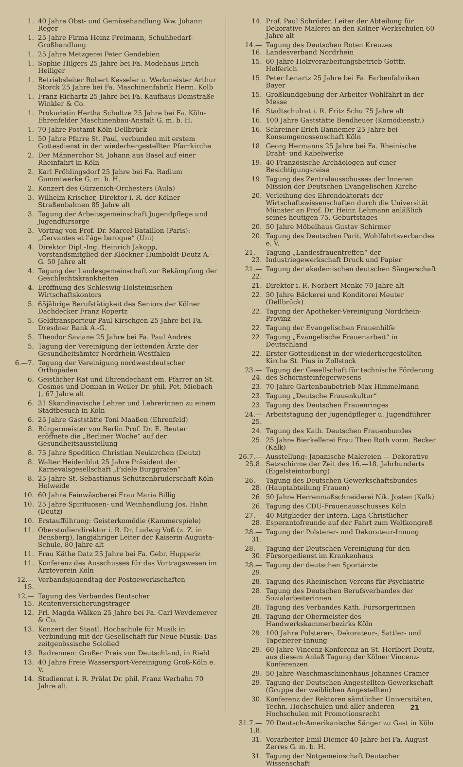1. 40 Jahre Obst- und Gemüsehandlung Ww. Johann Reger
1. 25 Jahre Firma Heinz Freimann, Schuhbedarf-Großhandlung
1. 25 Jahre Metzgerei Peter Gendebien
1. Sophie Hilgers 25 Jahre bei Fa. Modehaus Erich Heiliger
1. Betriebsleiter Robert Kesseler u. Werkmeister Arthur Storck 25 Jahre bei Fa. Maschinenfabrik Herm. Kolb
1. Franz Richartz 25 Jahre bei Fa. Kaufhaus Domstraße Winkler & Co.
1. Prokuristin Hertha Schultze 25 Jahre bei Fa. Köln-Ehrenfelder Maschinenbau-Anstalt G. m. b. H.
1. 70 Jahre Postamt Köln-Dellbrück
1. 50 Jahre Pfarre St. Paul, verbunden mit erstem Gottesdienst in der wiederhergestellten Pfarrkirche
2. Der Männerchor St. Johann aus Basel auf einer Rheinfahrt in Köln
2. Karl Fröhlingsdorf 25 Jahre bei Fa. Radium Gummiwerke G. m. b. H.
2. Konzert des Gürzenich-Orchesters (Aula)
3. Wilhelm Krischer, Direktor i. R. der Kölner Straßenbahnen 85 Jahre alt
3. Tagung der Arbeitsgemeinschaft Jugendpflege und Jugendfürsorge
3. Vortrag von Prof. Dr. Marcel Bataillon (Paris): „Cervantes et l'âge baroque“ (Uni)
4. Direktor Dipl.-Ing. Heinrich Jakopp, Vorstandsmitglied der Klöckner-Humboldt-Deutz A.-G. 50 Jahre alt
4. Tagung der Landesgemeinschaft zur Bekämpfung der Geschlechtskrankheiten
4. Eröffnung des Schleswig-Holsteinischen Wirtschaftskontors
5. 65jährige Berufstätigkeit des Seniors der Kölner Dachdecker Franz Ropertz
5. Geldtransporteur Paul Kirschgen 25 Jahre bei Fa. Dresdner Bank A.-G.
5. Theodor Saviane 25 Jahre bei Fa. Paul Andrés
5. Tagung der Vereinigung der leitenden Ärzte der Gesundheitsämter Nordrhein-Westfalen
6.—7. Tagung der Vereinigung nordwestdeutscher Orthopäden
6. Geistlicher Rat und Ehrendechant em. Pfarrer an St. Cosmos und Domian in Weiler Dr. phil. Pet. Miebach †, 67 Jahre alt
6. 31 Skandinavische Lehrer und Lehrerinnen zu einem Stadtbesuch in Köln
6. 25 Jahre Gaststätte Toni Maaßen (Ehrenfeld)
8. Bürgermeister von Berlin Prof. Dr. E. Reuter eröffnete die „Berliner Woche“ auf der Gesundheitsausstellung
8. 75 Jahre Spedition Christian Neukirchen (Deutz)
8. Walter Heidenblut 25 Jahre Präsident der Karnevalsgesellschaft „Fidele Burggrafen“
8. 25 Jahre St.-Sebastianus-Schützenbruderschaft Köln-Holweide
10. 60 Jahre Feinwäscherei Frau Maria Billig
10. 25 Jahre Spirituosen- und Weinhandlung Jos. Hahn (Deutz)
10. Erstaufführung: Geisterkomödie (Kammerspiele)
11. Oberstudiendirektor i. R. Dr. Ludwig Voß (z. Z. in Bensberg), langjähriger Leiter der Kaiserin-Augusta-Schule, 80 Jahre alt
11. Frau Käthe Datz 25 Jahre bei Fa. Gebr. Hupperiz
11. Konferenz des Ausschusses für das Vortragswesen im Ärzteverein Köln
12.—15. Verbandsjugendtag der Postgewerkschaften
12.—15. Tagung des Verbandes Deutscher Rentenversicherungsträger
12. Frl. Magda Wälken 25 Jahre bei Fa. Carl Weydemeyer & Co.
13. Konzert der Staatl. Hochschule für Musik in Verbindung mit der Gesellschaft für Neue Musik: Das zeitgenössische Sololied
13. Radrennen: Großer Preis von Deutschland, in Riehl
13. 40 Jahre Freie Wassersport-Vereinigung Groß-Köln e. V.
14. Studienrat i. R. Prälat Dr. phil. Franz Werhahn 70 Jahre alt
14. Prof. Paul Schröder, Leiter der Abteilung für Dekorative Malerei an den Kölner Werkschulen 60 Jahre alt
14.—16. Tagung des Deutschen Roten Kreuzes Landesverband Nordrhein
15. 60 Jahre Holzverarbeitungsbetrieb Gottfr. Helferich
15. Peter Lenartz 25 Jahre bei Fa. Farbenfabriken Bayer
15. Großkundgebung der Arbeiter-Wohlfahrt in der Messe
16. Stadtschulrat i. R. Fritz Schu 75 Jahre alt
16. 100 Jahre Gaststätte Bendheuer (Komödienstr.)
16. Schreiner Erich Bannemer 25 Jahre bei Konsumgenossenschaft Köln
18. Georg Hermanns 25 Jahre bei Fa. Rheinische Draht- und Kabelwerke
19. 40 Französische Archäologen auf einer Besichtigungsreise
19. Tagung des Zentralausschusses der Inneren Mission der Deutschen Evangelischen Kirche
20. Verleihung des Ehrendoktorats der Wirtschaftswissenschaften durch die Universität Münster an Prof. Dr. Heinr. Lehmann anläßlich seines heutigen 75. Geburtstages
20. 50 Jahre Möbelhaus Gustav Schirmer
20. Tagung des Deutschen Parit. Wohlfahrtsverbandes e. V.
21.—23. Tagung „Landesfrauentreffen“ der Industriegewerkschaft Druck und Papier
21.—22. Tagung der akademischen deutschen Sängerschaft
21. Direktor i. R. Norbert Menke 70 Jahre alt
22. 50 Jahre Bäckerei und Konditorei Meuter (Dellbrück)
22. Tagung der Apotheker-Vereinigung Nordrhein-Provinz
22. Tagung der Evangelischen Frauenhilfe
22. Tagung „Evangelische Frauenarbeit“ in Deutschland
22. Erster Gottesdienst in der wiederhergestellten Kirche St. Pius in Zollstock
23.—24. Tagung der Gesellschaft für technische Förderung des Schornsteinfegerwesens
23. 70 Jahre Gartenbaubetrieb Max Himmelmann
23. Tagung „Deutsche Frauenkultur“
23. Tagung des Deutschen Frauenringes
24.—25. Arbeitstagung der Jugendpfleger u. Jugendführer
24. Tagung des Kath. Deutschen Frauenbundes
25. 25 Jahre Bierkellerei Frau Theo Roth vorm. Becker (Kalk)
26.7.—25.8. Ausstellung: Japanische Malereien — Dekorative Setzschirme der Zeit des 16.—18. Jahrhunderts (Eigelsteintorburg)
26.—28. Tagung des Deutschen Gewerkschaftsbundes (Hauptabteilung Frauen)
26. 50 Jahre Herrenmaßschneiderei Nik. Josten (Kalk)
26. Tagung des CDU-Frauenausschusses Köln
27.—28. 40 Mitglieder der Intern. Liga Christlicher Esperantofreunde auf der Fahrt zum Weltkongreß
28.—31. Tagung der Polsterer- und Dekorateur-Innung
28.—30. Tagung der Deutschen Vereinigung für den Fürsorgedienst im Krankenhaus
28.—29. Tagung der deutschen Sportärzte
28. Tagung des Rheinischen Vereins für Psychiatrie
28. Tagung des Deutschen Berufsverbandes der Sozialarbeiterinnen
28. Tagung des Verbandes Kath. Fürsorgerinnen
28. Tagung der Obermeister des Handwerkskammerbezirks Köln
29. 100 Jahre Polsterer-, Dekorateur-, Sattler- und Tapezierer-Innung
29. 60 Jahre Vincenz-Konferenz an St. Heribert Deutz, aus diesem Anlaß Tagung der Kölner Vincenz-Konferenzen
29. 50 Jahre Waschmaschinenhaus Johannes Cramer
29. Tagung der Deutschen Angestellten-Gewerkschaft (Gruppe der weiblichen Angestellten)
30. Konferenz der Rektoren sämtlicher Universitäten, Techn. Hochschulen und aller anderen Hochschulen mit Promotionsrecht
31.7.—1.8. 70 Deutsch-Amerikanische Sänger zu Gast in Köln
31. Vorarbeiter Emil Diemer 40 Jahre bei Fa. August Zerres G. m. b. H.
31. Tagung der Notgemeinschaft Deutscher Wissenschaft
21